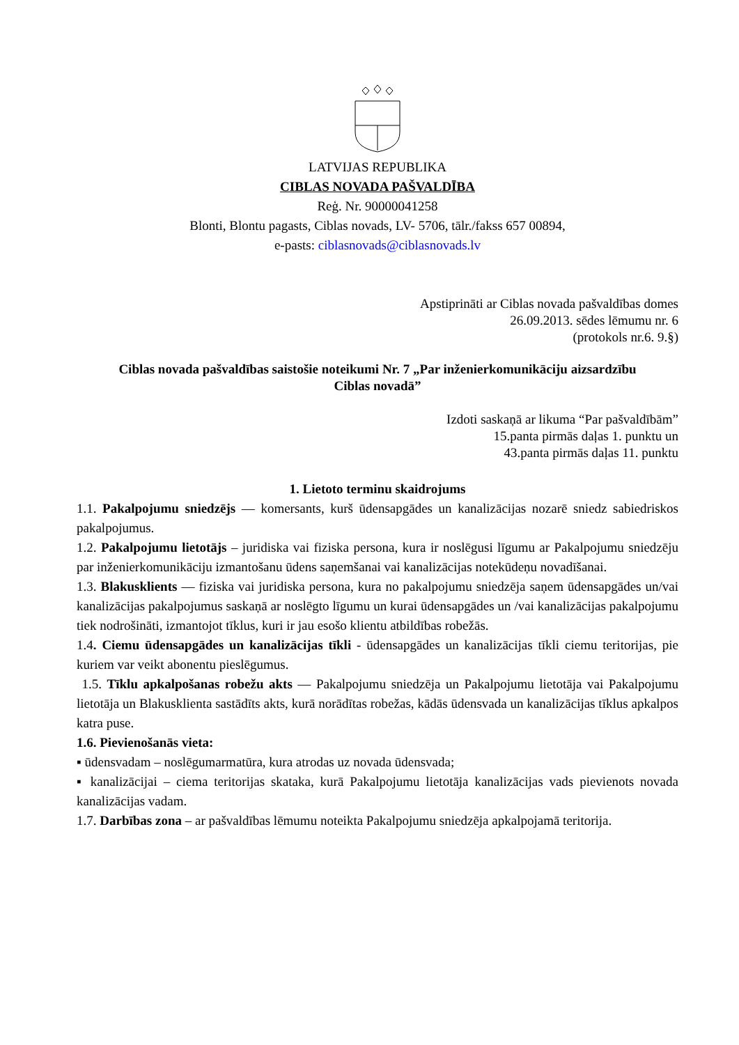LATVIJAS REPUBLIKA
CIBLAS NOVADA PAŠVALDĪBA
Reģ. Nr. 90000041258
Blonti, Blontu pagasts, Ciblas novads, LV- 5706, tālr./fakss 657 00894,
e-pasts: ciblasnovads@ciblasnovads.lv
Apstiprināti ar Ciblas novada pašvaldības domes
26.09.2013. sēdes lēmumu nr. 6
(protokols nr.6. 9.§)
Ciblas novada pašvaldības saistošie noteikumi Nr. 7 „Par inženierkomunikāciju aizsardzību
Ciblas novadā”
Izdoti saskaņā ar likuma “Par pašvaldībām”
15.panta pirmās daļas 1. punktu un
43.panta pirmās daļas 11. punktu
1. Lietoto terminu skaidrojums
1.1. Pakalpojumu sniedzējs — komersants, kurš ūdensapgādes un kanalizācijas nozarē sniedz sabiedriskos pakalpojumus.
1.2. Pakalpojumu lietotājs – juridiska vai fiziska persona, kura ir noslēgusi līgumu ar Pakalpojumu sniedzēju par inženierkomunikāciju izmantošanu ūdens saņemšanai vai kanalizācijas notekūdeņu novadīšanai.
1.3. Blakusklients — fiziska vai juridiska persona, kura no pakalpojumu sniedzēja saņem ūdensapgādes un/vai kanalizācijas pakalpojumus saskaņā ar noslēgto līgumu un kurai ūdensapgādes un /vai kanalizācijas pakalpojumu tiek nodrošināti, izmantojot tīklus, kuri ir jau esošo klientu atbildības robežās.
1.4. Ciemu ūdensapgādes un kanalizācijas tīkli - ūdensapgādes un kanalizācijas tīkli ciemu teritorijas, pie kuriem var veikt abonentu pieslēgumus.
1.5. Tīklu apkalpošanas robežu akts — Pakalpojumu sniedzēja un Pakalpojumu lietotāja vai Pakalpojumu lietotāja un Blakusklienta sastādīts akts, kurā norādītas robežas, kādās ūdensvada un kanalizācijas tīklus apkalpos katra puse.
1.6. Pievienošanās vieta:
▪ ūdensvadam – noslēgumarmatūra, kura atrodas uz novada ūdensvada;
▪ kanalizācijai – ciema teritorijas skataka, kurā Pakalpojumu lietotāja kanalizācijas vads pievienots novada kanalizācijas vadam.
1.7. Darbības zona – ar pašvaldības lēmumu noteikta Pakalpojumu sniedzēja apkalpojamā teritorija.